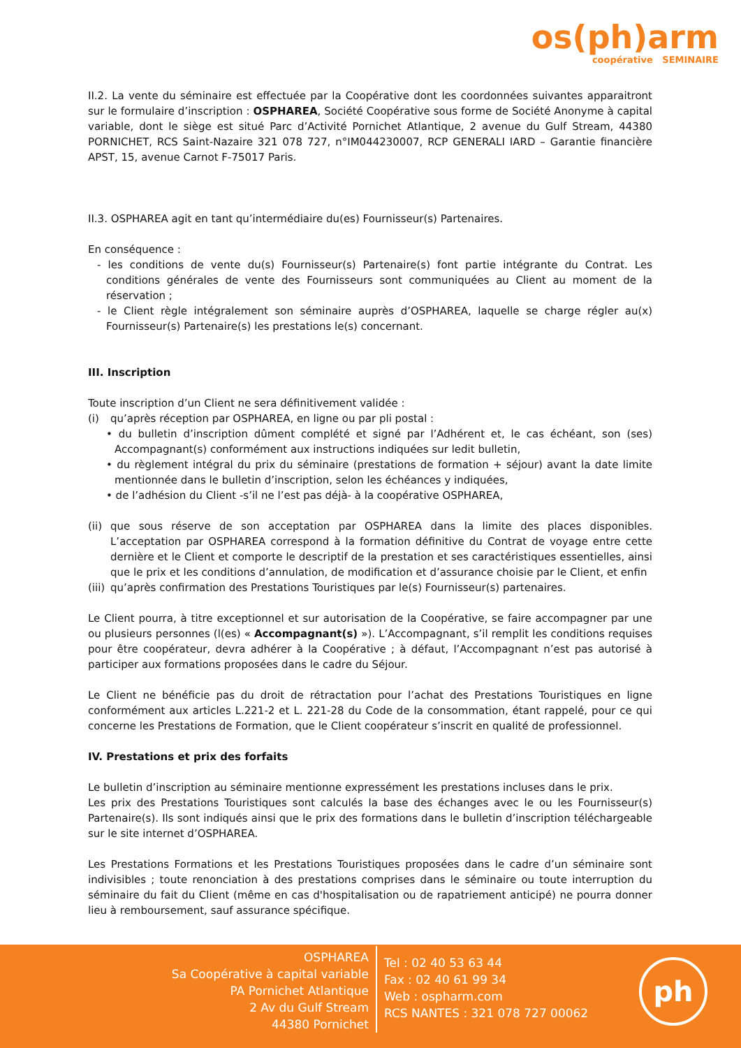os(ph)arm
coopérative SEMINAIRE
II.2. La vente du séminaire est effectuée par la Coopérative dont les coordonnées suivantes apparaitront sur le formulaire d’inscription : OSPHAREA, Société Coopérative sous forme de Société Anonyme à capital variable, dont le siège est situé Parc d’Activité Pornichet Atlantique, 2 avenue du Gulf Stream, 44380 PORNICHET, RCS Saint-Nazaire 321 078 727, n°IM044230007, RCP GENERALI IARD – Garantie financière APST, 15, avenue Carnot F-75017 Paris.
II.3. OSPHAREA agit en tant qu’intermédiaire du(es) Fournisseur(s) Partenaires.
En conséquence :
- les conditions de vente du(s) Fournisseur(s) Partenaire(s) font partie intégrante du Contrat. Les conditions générales de vente des Fournisseurs sont communiquées au Client au moment de la réservation ;
- le Client règle intégralement son séminaire auprès d’OSPHAREA, laquelle se charge régler au(x) Fournisseur(s) Partenaire(s) les prestations le(s) concernant.
III. Inscription
Toute inscription d’un Client ne sera définitivement validée :
(i) qu’après réception par OSPHAREA, en ligne ou par pli postal :
• du bulletin d’inscription dûment complété et signé par l’Adhérent et, le cas échéant, son (ses) Accompagnant(s) conformément aux instructions indiquées sur ledit bulletin,
• du règlement intégral du prix du séminaire (prestations de formation + séjour) avant la date limite mentionnée dans le bulletin d’inscription, selon les échéances y indiquées,
• de l’adhésion du Client -s’il ne l’est pas déjà- à la coopérative OSPHAREA,
(ii) que sous réserve de son acceptation par OSPHAREA dans la limite des places disponibles. L’acceptation par OSPHAREA correspond à la formation définitive du Contrat de voyage entre cette dernière et le Client et comporte le descriptif de la prestation et ses caractéristiques essentielles, ainsi que le prix et les conditions d’annulation, de modification et d’assurance choisie par le Client, et enfin
(iii) qu’après confirmation des Prestations Touristiques par le(s) Fournisseur(s) partenaires.
Le Client pourra, à titre exceptionnel et sur autorisation de la Coopérative, se faire accompagner par une ou plusieurs personnes (l(es) « Accompagnant(s) »). L’Accompagnant, s’il remplit les conditions requises pour être coopérateur, devra adhérer à la Coopérative ; à défaut, l’Accompagnant n’est pas autorisé à participer aux formations proposées dans le cadre du Séjour.
Le Client ne bénéficie pas du droit de rétractation pour l’achat des Prestations Touristiques en ligne conformément aux articles L.221-2 et L. 221-28 du Code de la consommation, étant rappelé, pour ce qui concerne les Prestations de Formation, que le Client coopérateur s’inscrit en qualité de professionnel.
IV. Prestations et prix des forfaits
Le bulletin d’inscription au séminaire mentionne expressément les prestations incluses dans le prix.
Les prix des Prestations Touristiques sont calculés la base des échanges avec le ou les Fournisseur(s) Partenaire(s). Ils sont indiqués ainsi que le prix des formations dans le bulletin d’inscription téléchargeable sur le site internet d’OSPHAREA.
Les Prestations Formations et les Prestations Touristiques proposées dans le cadre d’un séminaire sont indivisibles ; toute renonciation à des prestations comprises dans le séminaire ou toute interruption du séminaire du fait du Client (même en cas d'hospitalisation ou de rapatriement anticipé) ne pourra donner lieu à remboursement, sauf assurance spécifique.
OSPHAREA
Sa Coopérative à capital variable
PA Pornichet Atlantique
2 Av du Gulf Stream
44380 Pornichet
Tel : 02 40 53 63 44
Fax : 02 40 61 99 34
Web : ospharm.com
RCS NANTES : 321 078 727 00062
ph